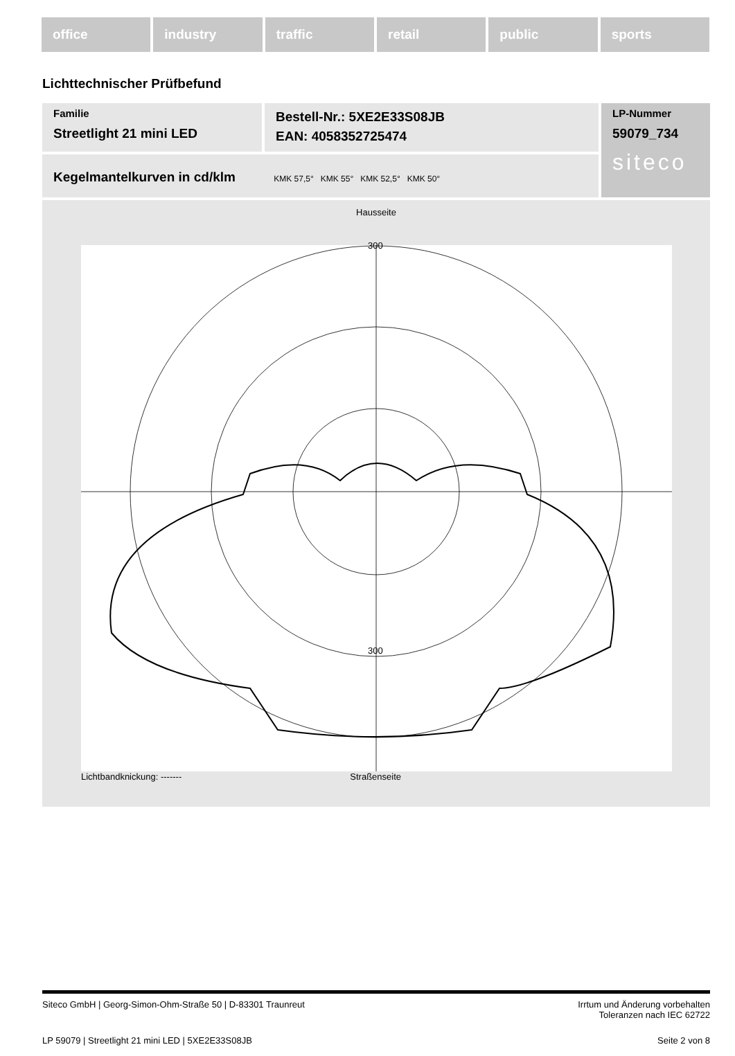office industry traffic retail public sports
Lichttechnischer Prüfbefund
Familie
Streetlight 21 mini LED
Bestell-Nr.: 5XE2E33S08JB
EAN: 4058352725474
LP-Nummer
59079_734
siteco
Kegelmantelkurven in cd/klm KMK 57,5° KMK 55° KMK 52,5° KMK 50°
Hausseite
300
300
Lichtbandknickung: ------- Straßenseite
Siteco GmbH | Georg-Simon-Ohm-Straße 50 | D-83301 Traunreut Irrtum und Änderung vorbehalten
Toleranzen nach IEC 62722
LP 59079 | Streetlight 21 mini LED | 5XE2E33S08JB Seite 2 von 8